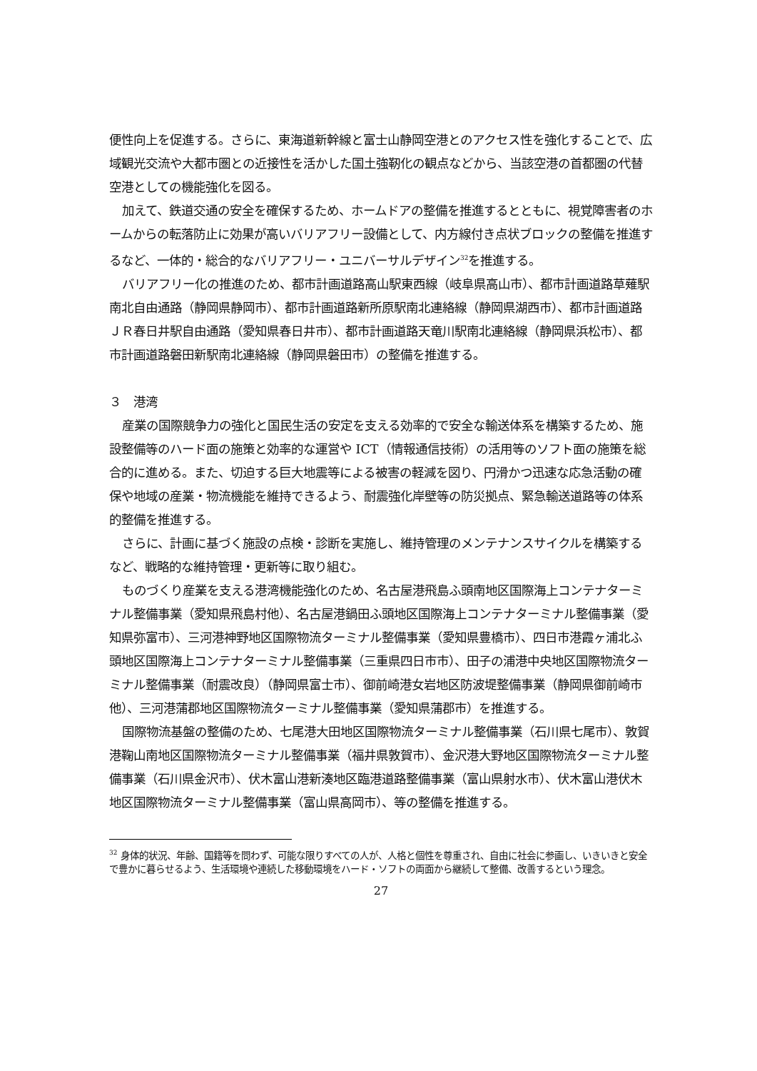便性向上を促進する。さらに、東海道新幹線と富士山静岡空港とのアクセス性を強化することで、広域観光交流や大都市圏との近接性を活かした国土強靭化の観点などから、当該空港の首都圏の代替空港としての機能強化を図る。
加えて、鉄道交通の安全を確保するため、ホームドアの整備を推進するとともに、視覚障害者のホームからの転落防止に効果が高いバリアフリー設備として、内方線付き点状ブロックの整備を推進するなど、一体的・総合的なバリアフリー・ユニバーサルデザイン<sup>32</sup>を推進する。
バリアフリー化の推進のため、都市計画道路高山駅東西線（岐阜県高山市）、都市計画道路草薙駅南北自由通路（静岡県静岡市）、都市計画道路新所原駅南北連絡線（静岡県湖西市）、都市計画道路ＪＲ春日井駅自由通路（愛知県春日井市）、都市計画道路天竜川駅南北連絡線（静岡県浜松市）、都市計画道路磐田新駅南北連絡線（静岡県磐田市）の整備を推進する。
３　港湾
産業の国際競争力の強化と国民生活の安定を支える効率的で安全な輸送体系を構築するため、施設整備等のハード面の施策と効率的な運営や ICT（情報通信技術）の活用等のソフト面の施策を総合的に進める。また、切迫する巨大地震等による被害の軽減を図り、円滑かつ迅速な応急活動の確保や地域の産業・物流機能を維持できるよう、耐震強化岸壁等の防災拠点、緊急輸送道路等の体系的整備を推進する。
さらに、計画に基づく施設の点検・診断を実施し、維持管理のメンテナンスサイクルを構築するなど、戦略的な維持管理・更新等に取り組む。
ものづくり産業を支える港湾機能強化のため、名古屋港飛島ふ頭南地区国際海上コンテナターミナル整備事業（愛知県飛島村他）、名古屋港鍋田ふ頭地区国際海上コンテナターミナル整備事業（愛知県弥富市）、三河港神野地区国際物流ターミナル整備事業（愛知県豊橋市）、四日市港霞ヶ浦北ふ頭地区国際海上コンテナターミナル整備事業（三重県四日市市）、田子の浦港中央地区国際物流ターミナル整備事業（耐震改良）（静岡県富士市）、御前崎港女岩地区防波堤整備事業（静岡県御前崎市他）、三河港蒲郡地区国際物流ターミナル整備事業（愛知県蒲郡市）を推進する。
国際物流基盤の整備のため、七尾港大田地区国際物流ターミナル整備事業（石川県七尾市）、敦賀港鞠山南地区国際物流ターミナル整備事業（福井県敦賀市）、金沢港大野地区国際物流ターミナル整備事業（石川県金沢市）、伏木富山港新湊地区臨港道路整備事業（富山県射水市）、伏木富山港伏木地区国際物流ターミナル整備事業（富山県高岡市）、等の整備を推進する。
<sup>32</sup> 身体的状況、年齢、国籍等を問わず、可能な限りすべての人が、人格と個性を尊重され、自由に社会に参画し、いきいきと安全で豊かに暮らせるよう、生活環境や連続した移動環境をハード・ソフトの両面から継続して整備、改善するという理念。
27